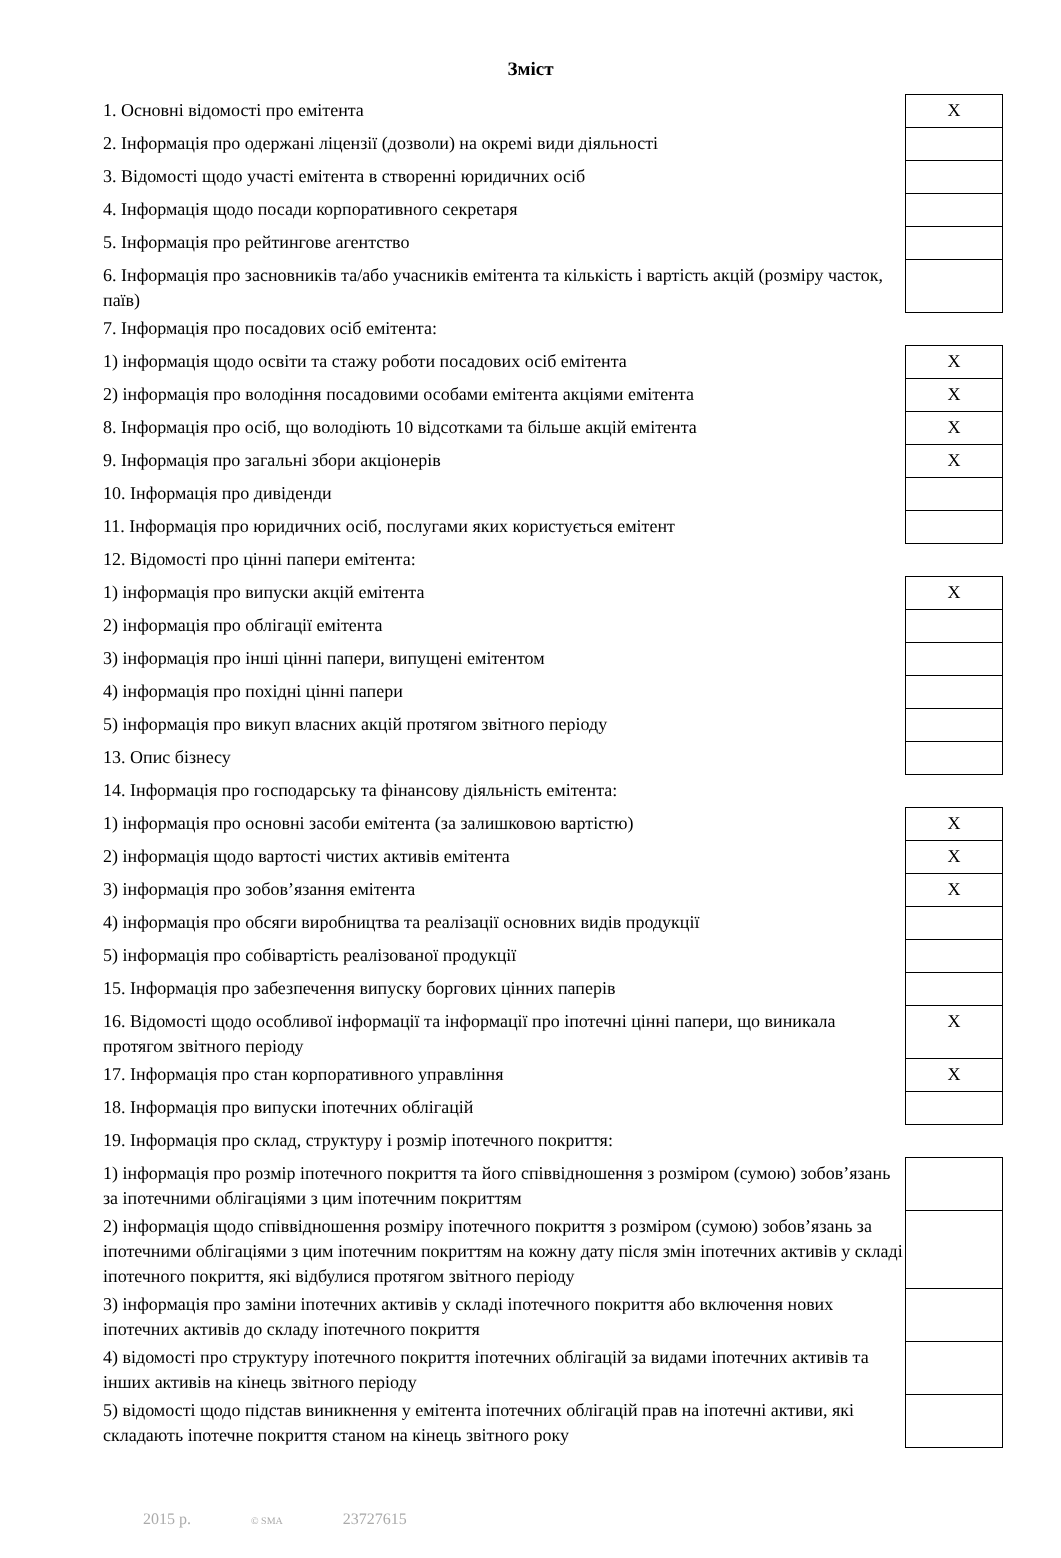Зміст
| 1. Основні відомості про емітента | X |
| 2. Інформація про одержані ліцензії (дозволи) на окремі види діяльності | |
| 3. Відомості щодо участі емітента в створенні юридичних осіб | |
| 4. Інформація щодо посади корпоративного секретаря | |
| 5. Інформація про рейтингове агентство | |
| 6. Інформація про засновників та/або учасників емітента та кількість і вартість акцій (розміру часток, паїв) | |
| 7. Інформація про посадових осіб емітента: | |
| 1) інформація щодо освіти та стажу роботи посадових осіб емітента | X |
| 2) інформація про володіння посадовими особами емітента акціями емітента | X |
| 8. Інформація про осіб, що володіють 10 відсотками та більше акцій емітента | X |
| 9. Інформація про загальні збори акціонерів | X |
| 10. Інформація про дивіденди | |
| 11. Інформація про юридичних осіб, послугами яких користується емітент | |
| 12. Відомості про цінні папери емітента: | |
| 1) інформація про випуски акцій емітента | X |
| 2) інформація про облігації емітента | |
| 3) інформація про інші цінні папери, випущені емітентом | |
| 4) інформація про похідні цінні папери | |
| 5) інформація про викуп власних акцій протягом звітного періоду | |
| 13. Опис бізнесу | |
| 14. Інформація про господарську та фінансову діяльність емітента: | |
| 1) інформація про основні засоби емітента (за залишковою вартістю) | X |
| 2) інформація щодо вартості чистих активів емітента | X |
| 3) інформація про зобов’язання емітента | X |
| 4) інформація про обсяги виробництва та реалізації основних видів продукції | |
| 5) інформація про собівартість реалізованої продукції | |
| 15. Інформація про забезпечення випуску боргових цінних паперів | |
| 16. Відомості щодо особливої інформації та інформації про іпотечні цінні папери, що виникала протягом звітного періоду | X |
| 17. Інформація про стан корпоративного управління | X |
| 18. Інформація про випуски іпотечних облігацій | |
| 19. Інформація про склад, структуру і розмір іпотечного покриття: | |
| 1) інформація про розмір іпотечного покриття та його співвідношення з розміром (сумою) зобов’язань за іпотечними облігаціями з цим іпотечним покриттям | |
| 2) інформація щодо співвідношення розміру іпотечного покриття з розміром (сумою) зобов’язань за іпотечними облігаціями з цим іпотечним покриттям на кожну дату після змін іпотечних активів у складі іпотечного покриття, які відбулися протягом звітного періоду | |
| 3) інформація про заміни іпотечних активів у складі іпотечного покриття або включення нових іпотечних активів до складу іпотечного покриття | |
| 4) відомості про структуру іпотечного покриття іпотечних облігацій за видами іпотечних активів та інших активів на кінець звітного періоду | |
| 5) відомості щодо підстав виникнення у емітента іпотечних облігацій прав на іпотечні активи, які складають іпотечне покриття станом на кінець звітного року | |
2015 р. © SMA 23727615